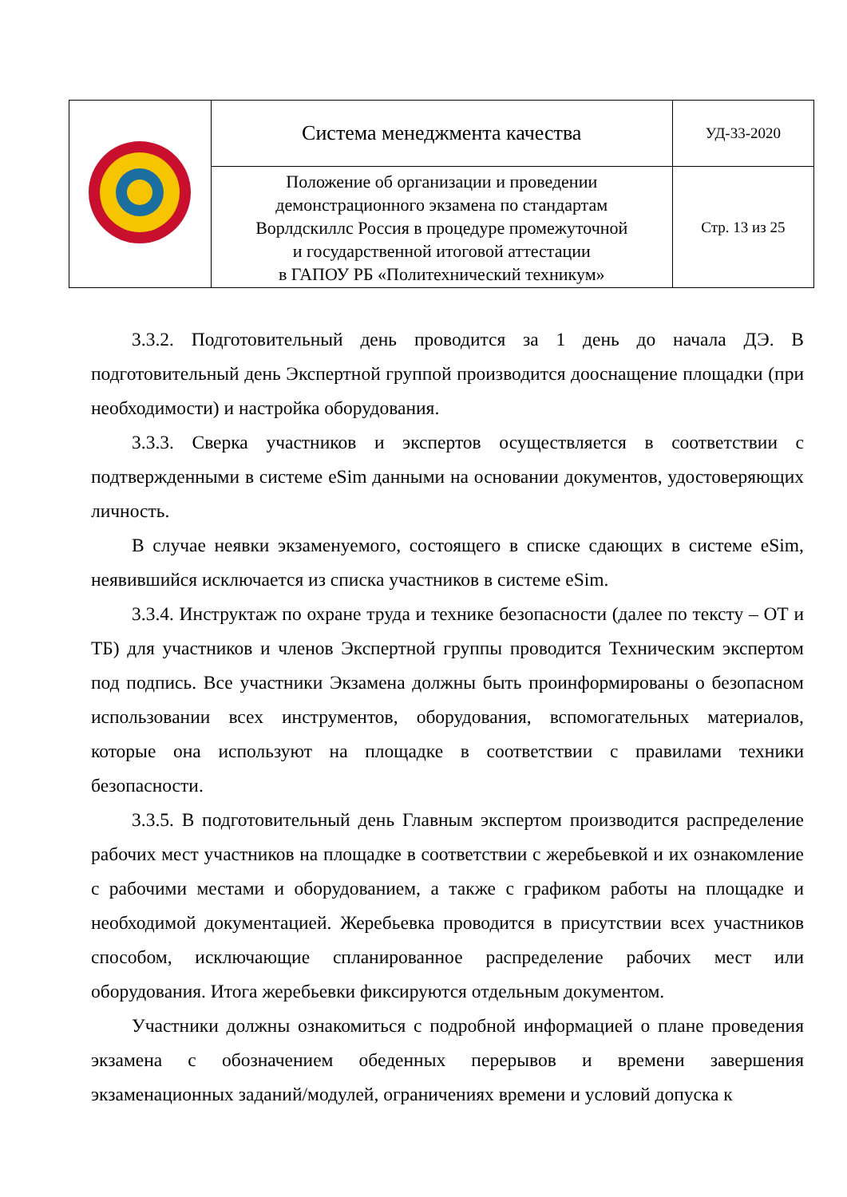| | Система менеджмента качества | УД-33-2020 |
| | Положение об организации и проведении демонстрационного экзамена по стандартам Ворлдскиллс Россия в процедуре промежуточной и государственной итоговой аттестации в ГАПОУ РБ «Политехнический техникум» | Стр. 13 из 25 |
3.3.2. Подготовительный день проводится за 1 день до начала ДЭ. В подготовительный день Экспертной группой производится дооснащение площадки (при необходимости) и настройка оборудования.
3.3.3. Сверка участников и экспертов осуществляется в соответствии с подтвержденными в системе eSim данными на основании документов, удостоверяющих личность.
В случае неявки экзаменуемого, состоящего в списке сдающих в системе eSim, неявившийся исключается из списка участников в системе eSim.
3.3.4. Инструктаж по охране труда и технике безопасности (далее по тексту – ОТ и ТБ) для участников и членов Экспертной группы проводится Техническим экспертом под подпись. Все участники Экзамена должны быть проинформированы о безопасном использовании всех инструментов, оборудования, вспомогательных материалов, которые она используют на площадке в соответствии с правилами техники безопасности.
3.3.5. В подготовительный день Главным экспертом производится распределение рабочих мест участников на площадке в соответствии с жеребьевкой и их ознакомление с рабочими местами и оборудованием, а также с графиком работы на площадке и необходимой документацией. Жеребьевка проводится в присутствии всех участников способом, исключающие спланированное распределение рабочих мест или оборудования. Итога жеребьевки фиксируются отдельным документом.
Участники должны ознакомиться с подробной информацией о плане проведения экзамена с обозначением обеденных перерывов и времени завершения экзаменационных заданий/модулей, ограничениях времени и условий допуска к